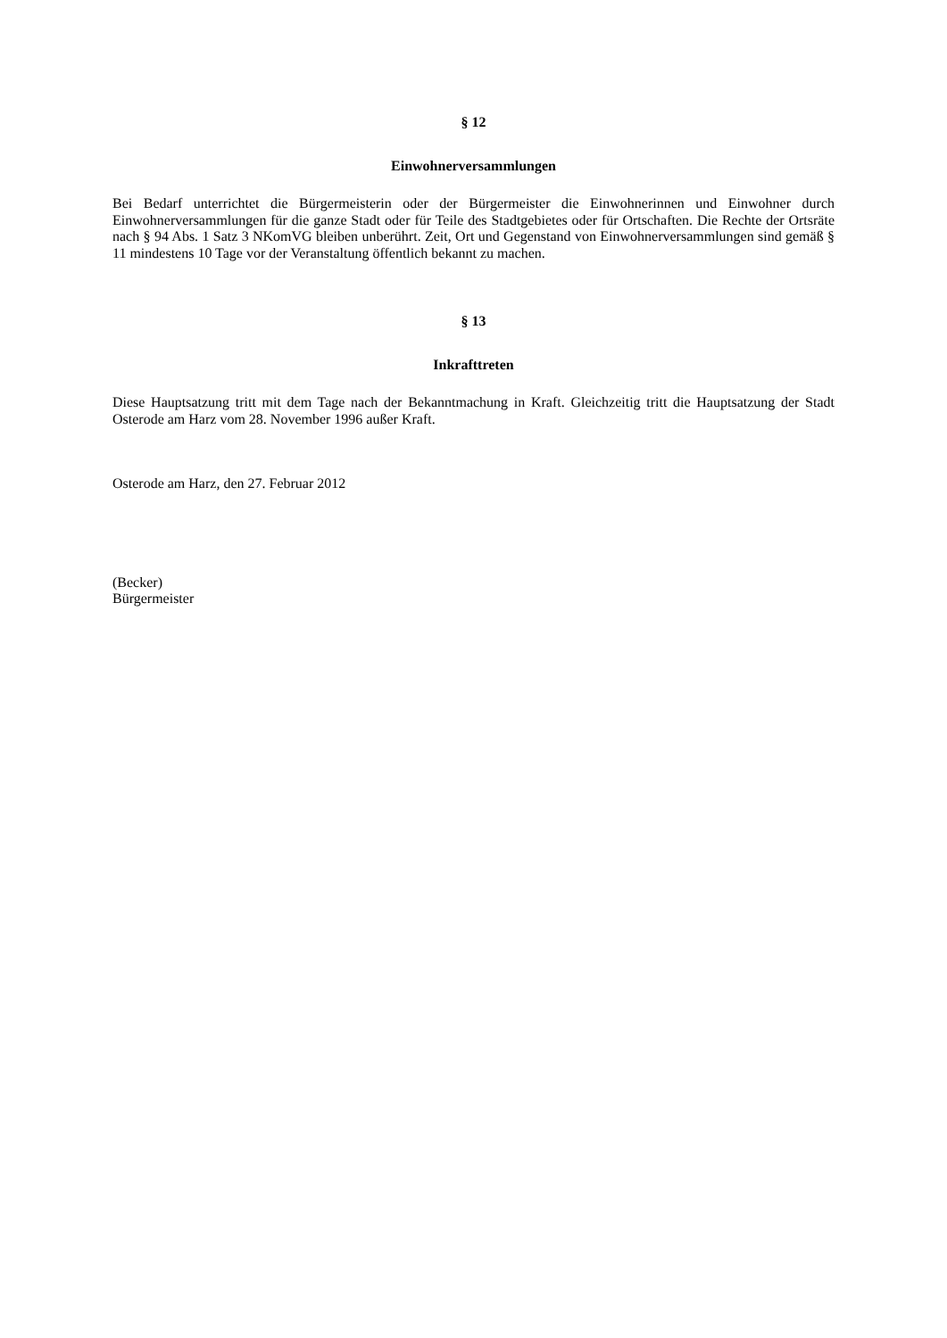§ 12
Einwohnerversammlungen
Bei Bedarf unterrichtet die Bürgermeisterin oder der Bürgermeister die Einwohnerinnen und Einwohner durch Einwohnerversammlungen für die ganze Stadt oder für Teile des Stadtgebietes oder für Ortschaften. Die Rechte der Ortsräte nach § 94 Abs. 1 Satz 3 NKomVG bleiben unberührt. Zeit, Ort und Gegenstand von Einwohnerversammlungen sind gemäß § 11 mindestens 10 Tage vor der Veranstaltung öffentlich bekannt zu machen.
§ 13
Inkrafttreten
Diese Hauptsatzung tritt mit dem Tage nach der Bekanntmachung in Kraft. Gleichzeitig tritt die Hauptsatzung der Stadt Osterode am Harz vom 28. November 1996 außer Kraft.
Osterode am Harz, den 27. Februar 2012
(Becker)
Bürgermeister